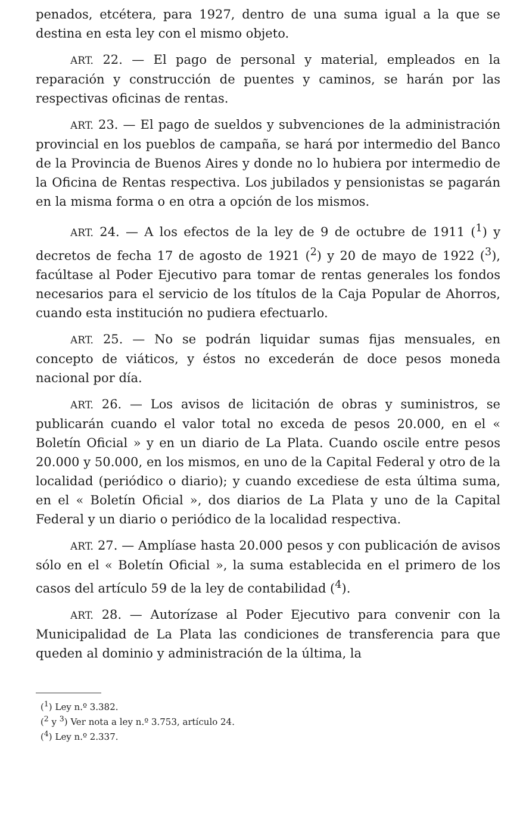penados, etcétera, para 1927, dentro de una suma igual a la que se destina en esta ley con el mismo objeto.
ART. 22. — El pago de personal y material, empleados en la reparación y construcción de puentes y caminos, se harán por las respectivas oficinas de rentas.
ART. 23. — El pago de sueldos y subvenciones de la administración provincial en los pueblos de campaña, se hará por intermedio del Banco de la Provincia de Buenos Aires y donde no lo hubiera por intermedio de la Oficina de Rentas respectiva. Los jubilados y pensionistas se pagarán en la misma forma o en otra a opción de los mismos.
ART. 24. — A los efectos de la ley de 9 de octubre de 1911 (<sup>1</sup>) y decretos de fecha 17 de agosto de 1921 (<sup>2</sup>) y 20 de mayo de 1922 (<sup>3</sup>), facúltase al Poder Ejecutivo para tomar de rentas generales los fondos necesarios para el servicio de los títulos de la Caja Popular de Ahorros, cuando esta institución no pudiera efectuarlo.
ART. 25. — No se podrán liquidar sumas fijas mensuales, en concepto de viáticos, y éstos no excederán de doce pesos moneda nacional por día.
ART. 26. — Los avisos de licitación de obras y suministros, se publicarán cuando el valor total no exceda de pesos 20.000, en el « Boletín Oficial » y en un diario de La Plata. Cuando oscile entre pesos 20.000 y 50.000, en los mismos, en uno de la Capital Federal y otro de la localidad (periódico o diario); y cuando excediese de esta última suma, en el « Boletín Oficial », dos diarios de La Plata y uno de la Capital Federal y un diario o periódico de la localidad respectiva.
ART. 27. — Amplíase hasta 20.000 pesos y con publicación de avisos sólo en el « Boletín Oficial », la suma establecida en el primero de los casos del artículo 59 de la ley de contabilidad (<sup>4</sup>).
ART. 28. — Autorízase al Poder Ejecutivo para convenir con la Municipalidad de La Plata las condiciones de transferencia para que queden al dominio y administración de la última, la
(<sup>1</sup>) Ley n.º 3.382.
(<sup>2</sup> y <sup>3</sup>) Ver nota a ley n.º 3.753, artículo 24.
(<sup>4</sup>) Ley n.º 2.337.